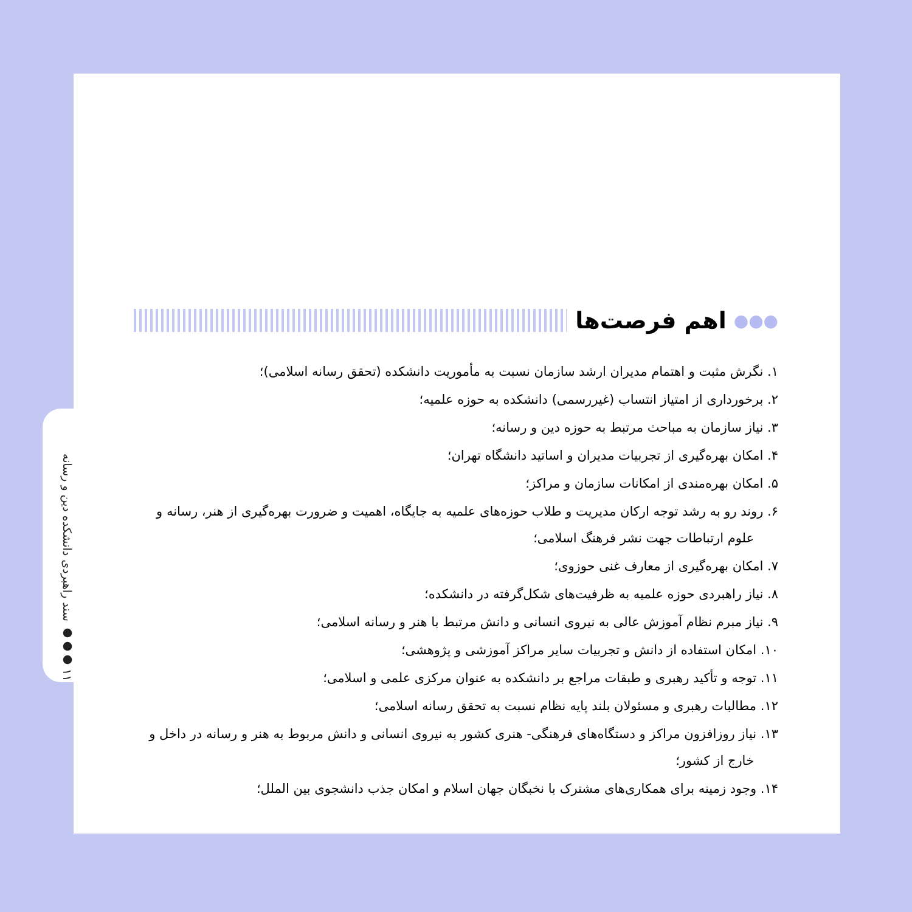۱۱ ●●● سند راهبردی دانشکده دین و رسانه
●●● اهم فرصت‌ها
۱. نگرش مثبت و اهتمام مدیران ارشد سازمان نسبت به مأموریت دانشکده (تحقق رسانه اسلامی)؛
۲. برخورداری از امتیاز انتساب (غیررسمی) دانشکده به حوزه علمیه؛
۳. نیاز سازمان به مباحث مرتبط به حوزه دین و رسانه؛
۴. امکان بهره‌گیری از تجربیات مدیران و اساتید دانشگاه تهران؛
۵. امکان بهره‌مندی از امکانات سازمان و مراکز؛
۶. روند رو به رشد توجه ارکان مدیریت و طلاب حوزه‌های علمیه به جایگاه، اهمیت و ضرورت بهره‌گیری از هنر، رسانه و علوم ارتباطات جهت نشر فرهنگ اسلامی؛
۷. امکان بهره‌گیری از معارف غنی حوزوی؛
۸. نیاز راهبردی حوزه علمیه به ظرفیت‌های شکل‌گرفته در دانشکده؛
۹. نیاز مبرم نظام آموزش عالی به نیروی انسانی و دانش مرتبط با هنر و رسانه اسلامی؛
۱۰. امکان استفاده از دانش و تجربیات سایر مراکز آموزشی و پژوهشی؛
۱۱. توجه و تأکید رهبری و طبقات مراجع بر دانشکده به عنوان مرکزی علمی و اسلامی؛
۱۲. مطالبات رهبری و مسئولان بلند پایه نظام نسبت به تحقق رسانه اسلامی؛
۱۳. نیاز روزافزون مراکز و دستگاه‌های فرهنگی- هنری کشور به نیروی انسانی و دانش مربوط به هنر و رسانه در داخل و خارج از کشور؛
۱۴. وجود زمینه برای همکاری‌های مشترک با نخبگان جهان اسلام و امکان جذب دانشجوی بین الملل؛